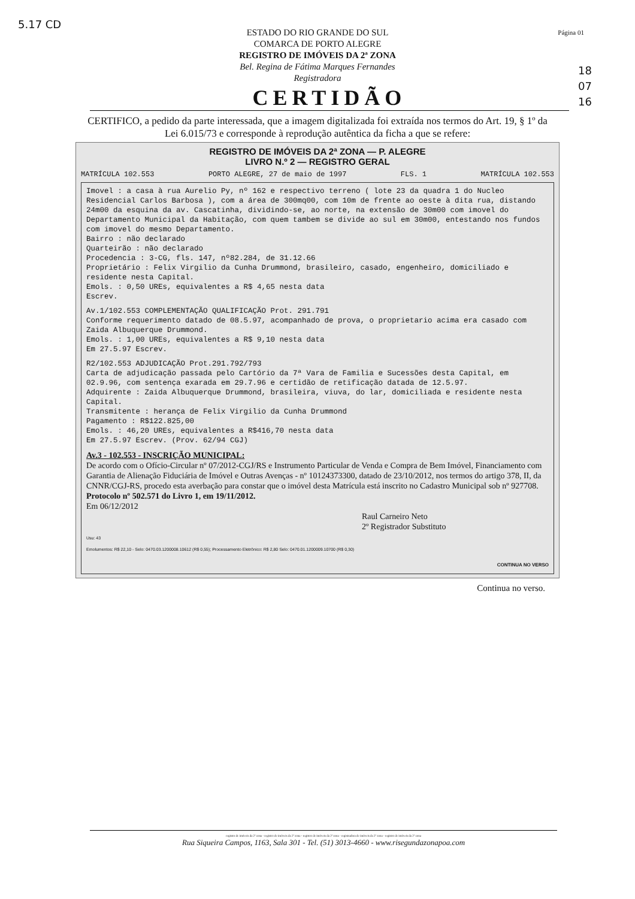5.17 CD
18
07
16
Página 01
ESTADO DO RIO GRANDE DO SUL
COMARCA DE PORTO ALEGRE
REGISTRO DE IMÓVEIS DA 2ª ZONA
Bel. Regina de Fátima Marques Fernandes
Registradora
CERTIDÃO
CERTIFICO, a pedido da parte interessada, que a imagem digitalizada foi extraída nos termos do Art. 19, § 1º da Lei 6.015/73 e corresponde à reprodução autêntica da ficha a que se refere:
REGISTRO DE IMÓVEIS DA 2ª ZONA — P. ALEGRE
LIVRO N.º 2 — REGISTRO GERAL
MATRÍCULA 102.553 PORTO ALEGRE, 27 de maio de 1997 FLS. 1 MATRÍCULA 102.553
Imovel : a casa à rua Aurelio Py, nº 162 e respectivo terreno ( lote 23 da quadra 1 do Nucleo Residencial Carlos Barbosa ), com a área de 300mq00, com 10m de frente ao oeste à dita rua, distando 24m00 da esquina da av. Cascatinha, dividindo-se, ao norte, na extensão de 30m00 com imovel do Departamento Municipal da Habitação, com quem tambem se divide ao sul em 30m00, entestando nos fundos com imovel do mesmo Departamento.
Bairro : não declarado
Quarteirão : não declarado
Procedencia : 3-CG, fls. 147, nº82.284, de 31.12.66
Proprietário : Felix Virgilio da Cunha Drummond, brasileiro, casado, engenheiro, domiciliado e residente nesta Capital.
Emols. : 0,50 UREs, equivalentes a R$ 4,65 nesta data
Escrev.
Av.1/102.553 COMPLEMENTAÇÃO QUALIFICAÇÃO Prot. 291.791
Conforme requerimento datado de 08.5.97, acompanhado de prova, o proprietario acima era casado com Zaida Albuquerque Drummond.
Emols. : 1,00 UREs, equivalentes a R$ 9,10 nesta data
Em 27.5.97 Escrev.
R2/102.553 ADJUDICAÇÃO Prot.291.792/793
Carta de adjudicação passada pelo Cartório da 7ª Vara de Familia e Sucessões desta Capital, em 02.9.96, com sentença exarada em 29.7.96 e certidão de retificação datada de 12.5.97.
Adquirente : Zaida Albuquerque Drummond, brasileira, viuva, do lar, domiciliada e residente nesta Capital.
Transmitente : herança de Felix Virgilio da Cunha Drummond
Pagamento : R$122.825,00
Emols. : 46,20 UREs, equivalentes a R$416,70 nesta data
Em 27.5.97 Escrev. (Prov. 62/94 CGJ)
Av.3 - 102.553 - INSCRIÇÃO MUNICIPAL:
De acordo com o Ofício-Circular nº 07/2012-CGJ/RS e Instrumento Particular de Venda e Compra de Bem Imóvel, Financiamento com Garantia de Alienação Fiduciária de Imóvel e Outras Avenças - nº 10124373300, datado de 23/10/2012, nos termos do artigo 378, II, da CNNR/CGJ-RS, procedo esta averbação para constar que o imóvel desta Matrícula está inscrito no Cadastro Municipal sob nº 927708.
Protocolo nº 502.571 do Livro 1, em 19/11/2012.
Em 06/12/2012
Raul Carneiro Neto
2º Registrador Substituto
Usu: 43
Emolumentos: R$ 22,10 - Selo: 0470.03.1200008.10612 (R$ 0,55); Processamento Eletrônico: R$ 2,80 Selo: 0470.01.1200009.10700 (R$ 0,30)
CONTINUA NO VERSO
Continua no verso.
registro de imóveis da 2ª zona - registro de imóveis da 2ª zona - registro de imóveis da 2ª zona - registradora de imóveis da 2ª zona - registro de imóveis da 2ª zona
Rua Siqueira Campos, 1163, Sala 301 - Tel. (51) 3013-4660 - www.risegundazonapoa.com